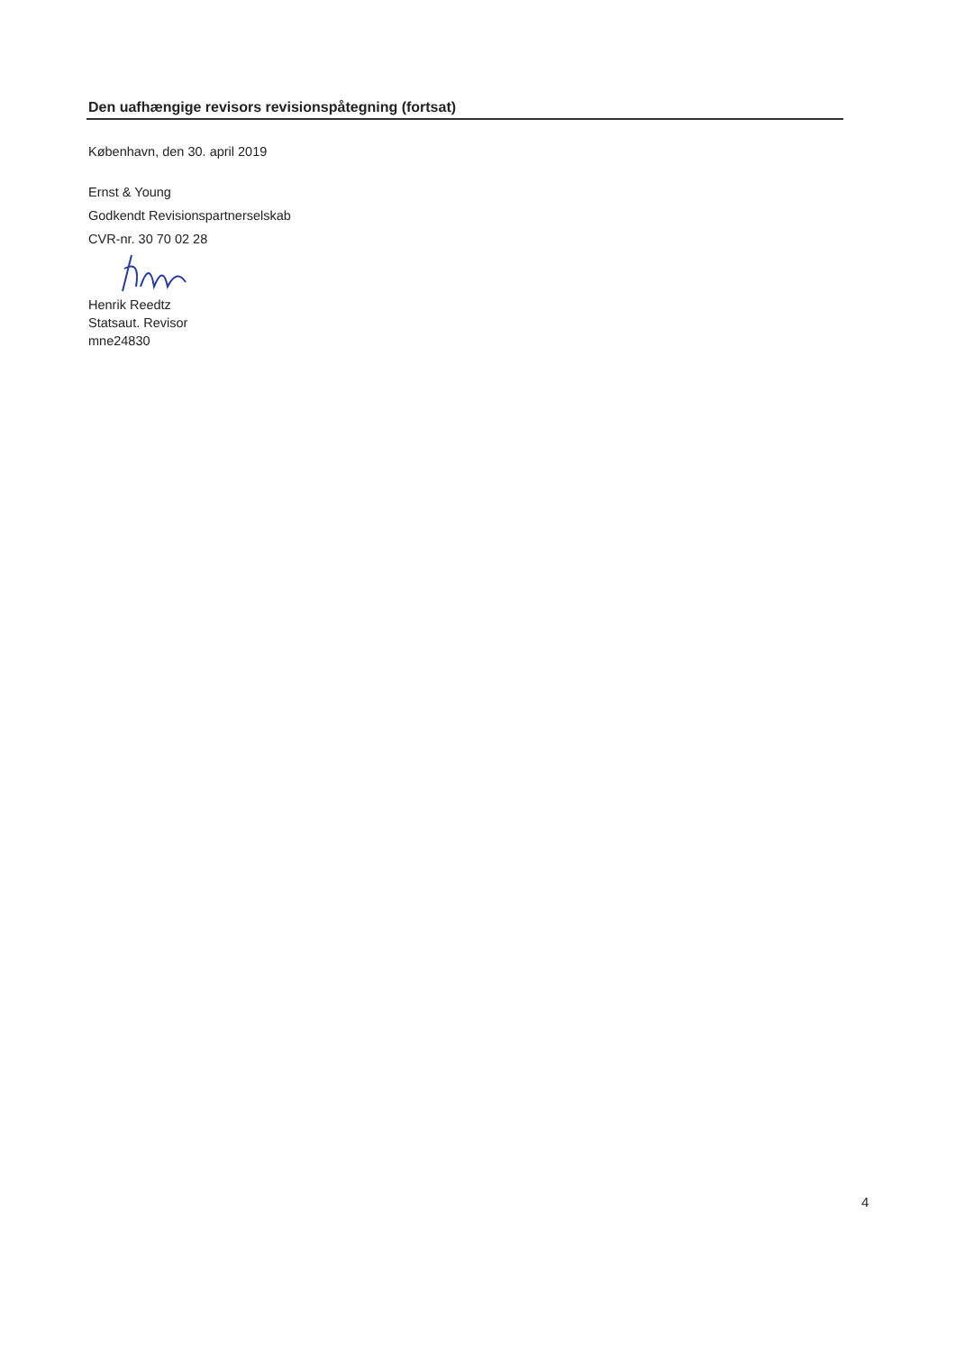Den uafhængige revisors revisionspåtegning (fortsat)
København, den 30. april 2019
Ernst & Young
Godkendt Revisionspartnerselskab
CVR-nr. 30 70 02 28
Henrik Reedtz
Statsaut. Revisor
mne24830
4